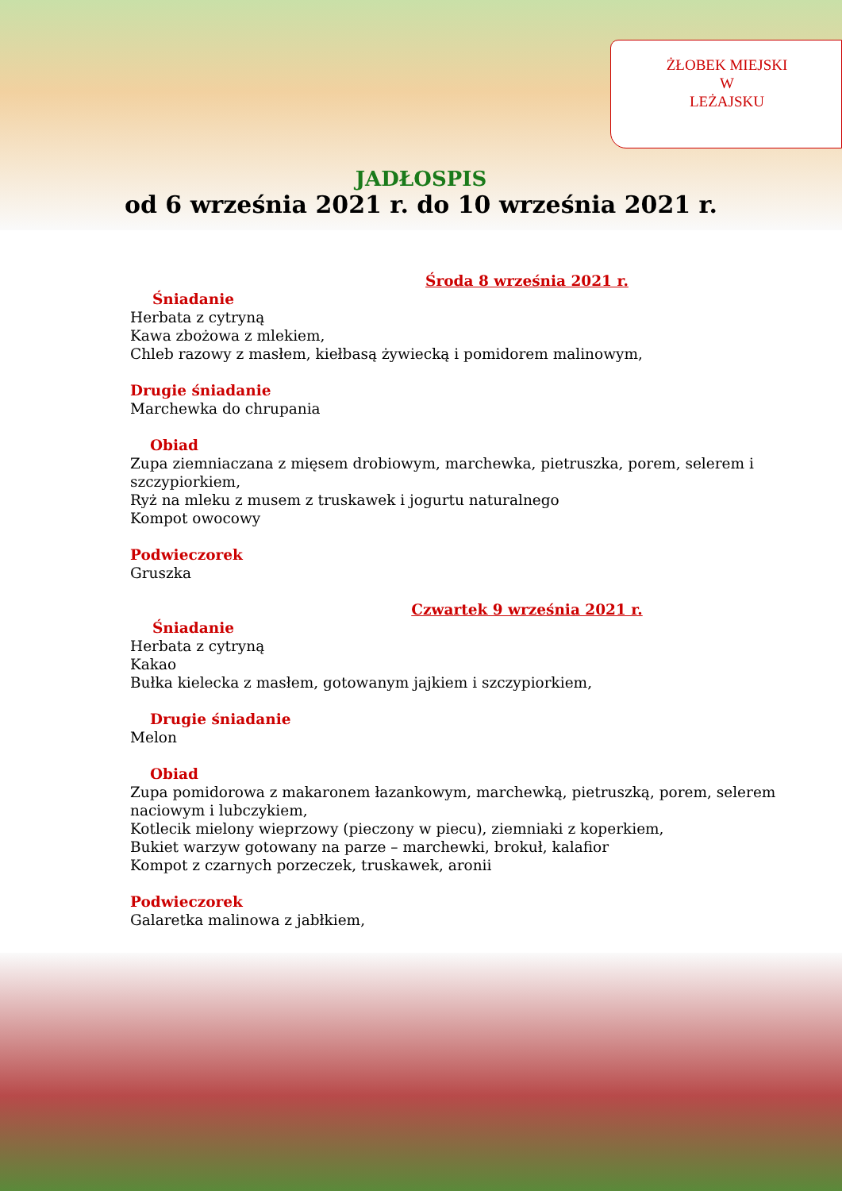ŻŁOBEK MIEJSKI
W
LEŻAJSKU
JADŁOSPIS
od 6 września 2021 r. do 10 września 2021 r.
Środa 8 września 2021 r.
Śniadanie
Herbata z cytryną
Kawa zbożowa z mlekiem,
Chleb razowy z masłem, kiełbasą żywiecką i pomidorem malinowym,
Drugie śniadanie
Marchewka do chrupania
Obiad
Zupa ziemniaczana z mięsem drobiowym, marchewka, pietruszka, porem, selerem i szczypiorkiem,
Ryż na mleku z musem z truskawek i jogurtu naturalnego
Kompot owocowy
Podwieczorek
Gruszka
Czwartek 9 września 2021 r.
Śniadanie
Herbata z cytryną
Kakao
Bułka kielecka z masłem, gotowanym jajkiem i szczypiorkiem,
Drugie śniadanie
Melon
Obiad
Zupa pomidorowa z makaronem łazankowym, marchewką, pietruszką, porem, selerem naciowym i lubczykiem,
Kotlecik mielony wieprzowy (pieczony w piecu), ziemniaki z koperkiem,
Bukiet warzyw gotowany na parze – marchewki, brokuł, kalafior
Kompot z czarnych porzeczek, truskawek, aronii
Podwieczorek
Galaretka malinowa z jabłkiem,